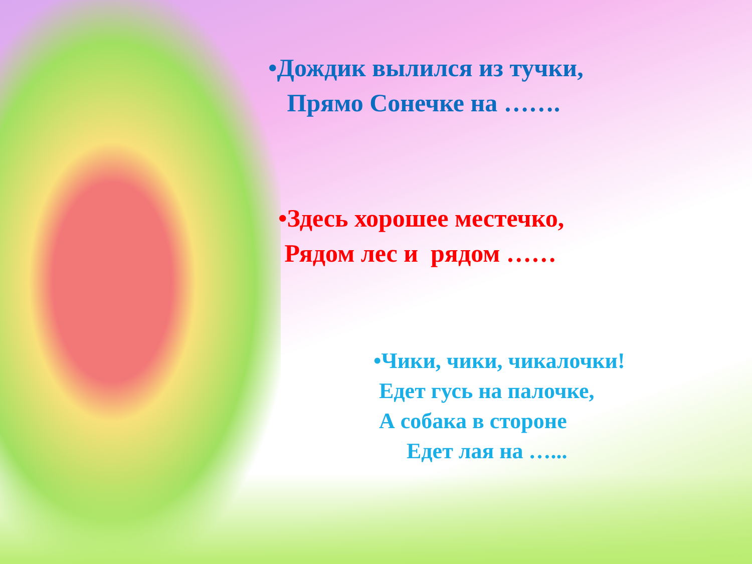•Дождик вылился из тучки,
Прямо Сонечке на …….
•Здесь хорошее местечко,
Рядом лес и рядом ……
•Чики, чики, чикалочки!
Едет гусь на палочке,
А собака в стороне
Едет лая на …...